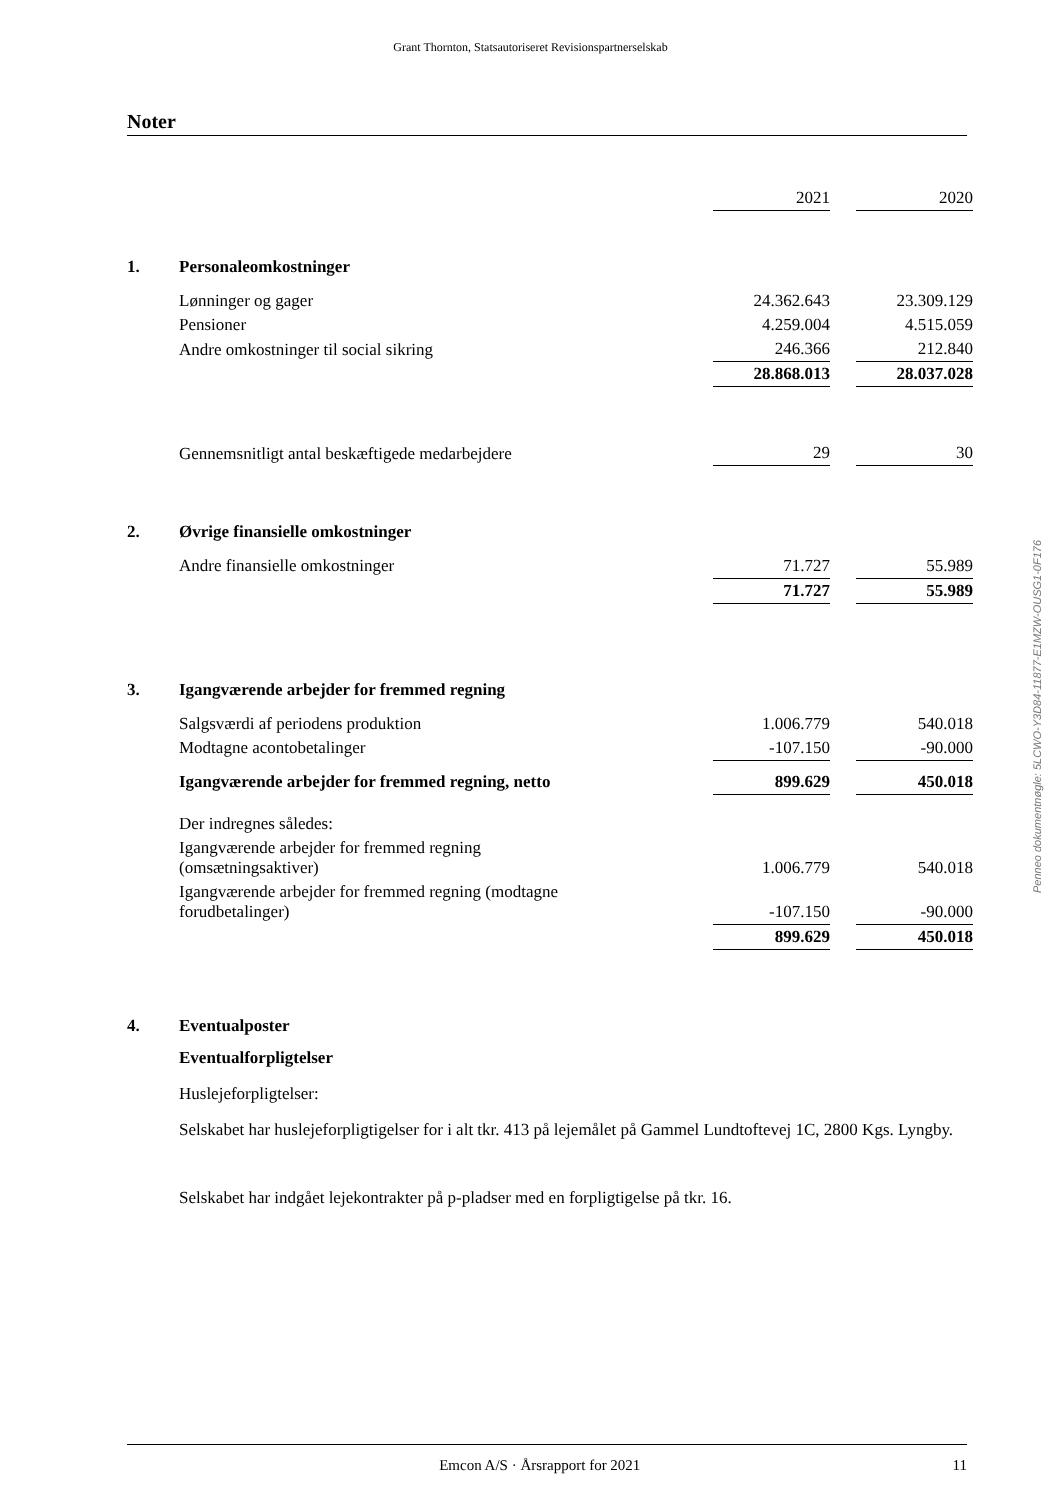Grant Thornton, Statsautoriseret Revisionspartnerselskab
Noter
| | | 2021 | | 2020 |
| 1. | Personaleomkostninger | | | |
| | Lønninger og gager | 24.362.643 | | 23.309.129 |
| | Pensioner | 4.259.004 | | 4.515.059 |
| | Andre omkostninger til social sikring | 246.366 | | 212.840 |
| | | 28.868.013 | | 28.037.028 |
| | Gennemsnitligt antal beskæftigede medarbejdere | 29 | | 30 |
| 2. | Øvrige finansielle omkostninger | | | |
| | Andre finansielle omkostninger | 71.727 | | 55.989 |
| | | 71.727 | | 55.989 |
| 3. | Igangværende arbejder for fremmed regning | | | |
| | Salgsværdi af periodens produktion | 1.006.779 | | 540.018 |
| | Modtagne acontobetalinger | -107.150 | | -90.000 |
| | Igangværende arbejder for fremmed regning, netto | 899.629 | | 450.018 |
| | Der indregnes således: | | | |
| | Igangværende arbejder for fremmed regning (omsætningsaktiver) | 1.006.779 | | 540.018 |
| | Igangværende arbejder for fremmed regning (modtagne forudbetalinger) | -107.150 | | -90.000 |
| | | 899.629 | | 450.018 |
| 4. | Eventualposter | | | |
| | Eventualforpligtelser | | | |
Huslejeforpligtelser:
Selskabet har huslejeforpligtigelser for i alt tkr. 413 på lejemålet på Gammel Lundtoftevej 1C, 2800 Kgs. Lyngby.
Selskabet har indgået lejekontrakter på p-pladser med en forpligtigelse på tkr. 16.
Penneo dokumentnøgle: 5LCWO-Y3D84-11877-E1MZW-OUSG1-0F176
Emcon A/S · Årsrapport for 2021 11